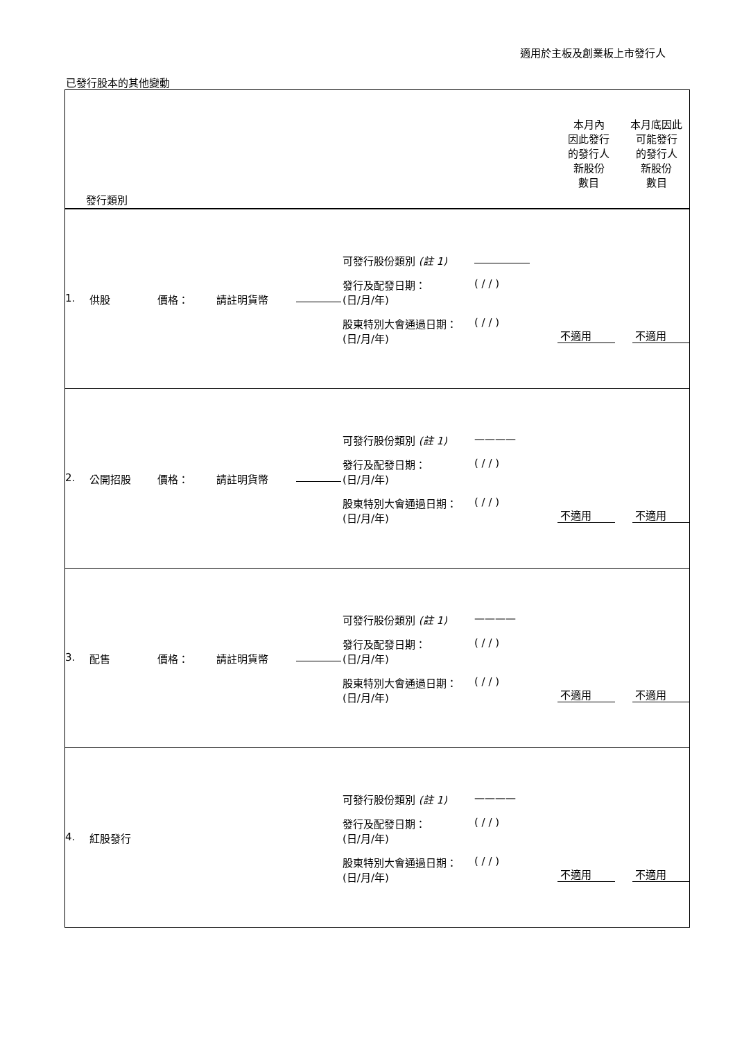適用於主板及創業板上市發行人
已發行股本的其他變動
| 本月內 因此發行 的發行人 新股份 數目 本月底因此 可能發行 的發行人 新股份 數目 發行類別 |
| 1. 供股 價格： 請註明貨幣 可發行股份類別 (註 1) 發行及配發日期： (日/月/年) ( / / ) 股東特別大會通過日期： (日/月/年) ( / / ) 不適用 不適用 |
| 2. 公開招股 價格： 請註明貨幣 可發行股份類別 (註 1) ———— 發行及配發日期： (日/月/年) ( / / ) 股東特別大會通過日期： (日/月/年) ( / / ) 不適用 不適用 |
| 3. 配售 價格： 請註明貨幣 可發行股份類別 (註 1) ———— 發行及配發日期： (日/月/年) ( / / ) 股東特別大會通過日期： (日/月/年) ( / / ) 不適用 不適用 |
| 4. 紅股發行 可發行股份類別 (註 1) ———— 發行及配發日期： (日/月/年) ( / / ) 股東特別大會通過日期： (日/月/年) ( / / ) 不適用 不適用 |